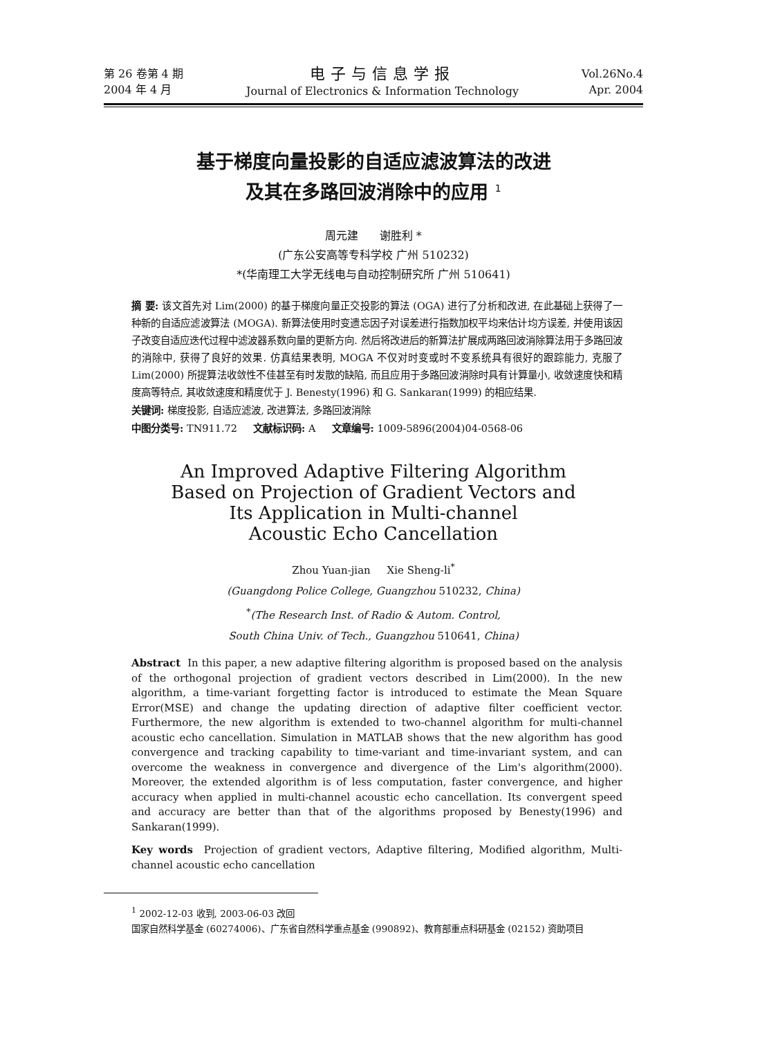第 26 卷第 4 期
2004 年 4 月
电子与信息学报
Journal of Electronics & Information Technology
Vol.26No.4
Apr. 2004
基于梯度向量投影的自适应滤波算法的改进
及其在多路回波消除中的应用 <sup>1</sup>
周元建 谢胜利 *
(广东公安高等专科学校 广州 510232)
*(华南理工大学无线电与自动控制研究所 广州 510641)
摘 要: 该文首先对 Lim(2000) 的基于梯度向量正交投影的算法 (OGA) 进行了分析和改进, 在此基础上获得了一种新的自适应滤波算法 (MOGA). 新算法使用时变遗忘因子对误差进行指数加权平均来估计均方误差, 并使用该因子改变自适应迭代过程中滤波器系数向量的更新方向. 然后将改进后的新算法扩展成两路回波消除算法用于多路回波的消除中, 获得了良好的效果. 仿真结果表明, MOGA 不仅对时变或时不变系统具有很好的跟踪能力, 克服了 Lim(2000) 所提算法收敛性不佳甚至有时发散的缺陷, 而且应用于多路回波消除时具有计算量小, 收敛速度快和精度高等特点, 其收敛速度和精度优于 J. Benesty(1996) 和 G. Sankaran(1999) 的相应结果.
关键词: 梯度投影, 自适应滤波, 改进算法, 多路回波消除
中图分类号: TN911.72 文献标识码: A 文章编号: 1009-5896(2004)04-0568-06
An Improved Adaptive Filtering Algorithm
Based on Projection of Gradient Vectors and
Its Application in Multi-channel
Acoustic Echo Cancellation
Zhou Yuan-jian Xie Sheng-li<sup>*</sup>
(Guangdong Police College, Guangzhou 510232, China)
<sup>*</sup> (The Research Inst. of Radio & Autom. Control,
South China Univ. of Tech., Guangzhou 510641, China)
Abstract In this paper, a new adaptive filtering algorithm is proposed based on the analysis of the orthogonal projection of gradient vectors described in Lim(2000). In the new algorithm, a time-variant forgetting factor is introduced to estimate the Mean Square Error(MSE) and change the updating direction of adaptive filter coefficient vector. Furthermore, the new algorithm is extended to two-channel algorithm for multi-channel acoustic echo cancellation. Simulation in MATLAB shows that the new algorithm has good convergence and tracking capability to time-variant and time-invariant system, and can overcome the weakness in convergence and divergence of the Lim's algorithm(2000). Moreover, the extended algorithm is of less computation, faster convergence, and higher accuracy when applied in multi-channel acoustic echo cancellation. Its convergent speed and accuracy are better than that of the algorithms proposed by Benesty(1996) and Sankaran(1999).
Key words Projection of gradient vectors, Adaptive filtering, Modified algorithm, Multi-channel acoustic echo cancellation
<sup>1</sup> 2002-12-03 收到, 2003-06-03 改回
国家自然科学基金 (60274006)、广东省自然科学重点基金 (990892)、教育部重点科研基金 (02152) 资助项目